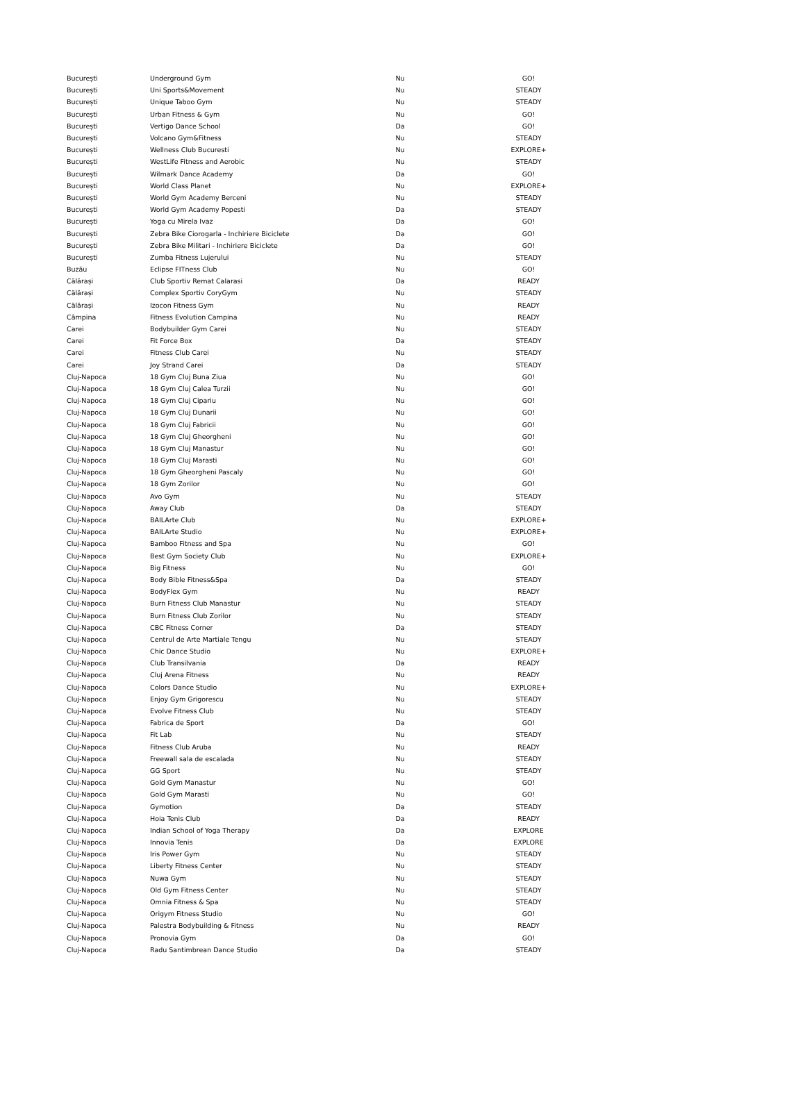| București | Underground Gym | Nu | GO! |
| București | Uni Sports&Movement | Nu | STEADY |
| București | Unique Taboo Gym | Nu | STEADY |
| București | Urban Fitness & Gym | Nu | GO! |
| București | Vertigo Dance School | Da | GO! |
| București | Volcano Gym&Fitness | Nu | STEADY |
| București | Wellness Club Bucuresti | Nu | EXPLORE+ |
| București | WestLife Fitness and Aerobic | Nu | STEADY |
| București | Wilmark Dance Academy | Da | GO! |
| București | World Class Planet | Nu | EXPLORE+ |
| București | World Gym Academy Berceni | Nu | STEADY |
| București | World Gym Academy Popesti | Da | STEADY |
| București | Yoga cu Mirela Ivaz | Da | GO! |
| București | Zebra Bike Ciorogarla - Inchiriere Biciclete | Da | GO! |
| București | Zebra Bike Militari - Inchiriere Biciclete | Da | GO! |
| București | Zumba Fitness Lujerului | Nu | STEADY |
| Buzău | Eclipse FITness Club | Nu | GO! |
| Călărași | Club Sportiv Remat Calarasi | Da | READY |
| Călărași | Complex Sportiv CoryGym | Nu | STEADY |
| Călărași | Izocon Fitness Gym | Nu | READY |
| Câmpina | Fitness Evolution Campina | Nu | READY |
| Carei | Bodybuilder Gym Carei | Nu | STEADY |
| Carei | Fit Force Box | Da | STEADY |
| Carei | Fitness Club Carei | Nu | STEADY |
| Carei | Joy Strand Carei | Da | STEADY |
| Cluj-Napoca | 18 Gym Cluj Buna Ziua | Nu | GO! |
| Cluj-Napoca | 18 Gym Cluj Calea Turzii | Nu | GO! |
| Cluj-Napoca | 18 Gym Cluj Cipariu | Nu | GO! |
| Cluj-Napoca | 18 Gym Cluj Dunarii | Nu | GO! |
| Cluj-Napoca | 18 Gym Cluj Fabricii | Nu | GO! |
| Cluj-Napoca | 18 Gym Cluj Gheorgheni | Nu | GO! |
| Cluj-Napoca | 18 Gym Cluj Manastur | Nu | GO! |
| Cluj-Napoca | 18 Gym Cluj Marasti | Nu | GO! |
| Cluj-Napoca | 18 Gym Gheorgheni Pascaly | Nu | GO! |
| Cluj-Napoca | 18 Gym Zorilor | Nu | GO! |
| Cluj-Napoca | Avo Gym | Nu | STEADY |
| Cluj-Napoca | Away Club | Da | STEADY |
| Cluj-Napoca | BAILArte Club | Nu | EXPLORE+ |
| Cluj-Napoca | BAILArte Studio | Nu | EXPLORE+ |
| Cluj-Napoca | Bamboo Fitness and Spa | Nu | GO! |
| Cluj-Napoca | Best Gym Society Club | Nu | EXPLORE+ |
| Cluj-Napoca | Big Fitness | Nu | GO! |
| Cluj-Napoca | Body Bible Fitness&Spa | Da | STEADY |
| Cluj-Napoca | BodyFlex Gym | Nu | READY |
| Cluj-Napoca | Burn Fitness Club Manastur | Nu | STEADY |
| Cluj-Napoca | Burn Fitness Club Zorilor | Nu | STEADY |
| Cluj-Napoca | CBC Fitness Corner | Da | STEADY |
| Cluj-Napoca | Centrul de Arte Martiale Tengu | Nu | STEADY |
| Cluj-Napoca | Chic Dance Studio | Nu | EXPLORE+ |
| Cluj-Napoca | Club Transilvania | Da | READY |
| Cluj-Napoca | Cluj Arena Fitness | Nu | READY |
| Cluj-Napoca | Colors Dance Studio | Nu | EXPLORE+ |
| Cluj-Napoca | Enjoy Gym Grigorescu | Nu | STEADY |
| Cluj-Napoca | Evolve Fitness Club | Nu | STEADY |
| Cluj-Napoca | Fabrica de Sport | Da | GO! |
| Cluj-Napoca | Fit Lab | Nu | STEADY |
| Cluj-Napoca | Fitness Club Aruba | Nu | READY |
| Cluj-Napoca | Freewall sala de escalada | Nu | STEADY |
| Cluj-Napoca | GG Sport | Nu | STEADY |
| Cluj-Napoca | Gold Gym Manastur | Nu | GO! |
| Cluj-Napoca | Gold Gym Marasti | Nu | GO! |
| Cluj-Napoca | Gymotion | Da | STEADY |
| Cluj-Napoca | Hoia Tenis Club | Da | READY |
| Cluj-Napoca | Indian School of Yoga Therapy | Da | EXPLORE |
| Cluj-Napoca | Innovia Tenis | Da | EXPLORE |
| Cluj-Napoca | Iris Power Gym | Nu | STEADY |
| Cluj-Napoca | Liberty Fitness Center | Nu | STEADY |
| Cluj-Napoca | Nuwa Gym | Nu | STEADY |
| Cluj-Napoca | Old Gym Fitness Center | Nu | STEADY |
| Cluj-Napoca | Omnia Fitness & Spa | Nu | STEADY |
| Cluj-Napoca | Origym Fitness Studio | Nu | GO! |
| Cluj-Napoca | Palestra Bodybuilding & Fitness | Nu | READY |
| Cluj-Napoca | Pronovia Gym | Da | GO! |
| Cluj-Napoca | Radu Santimbrean Dance Studio | Da | STEADY |